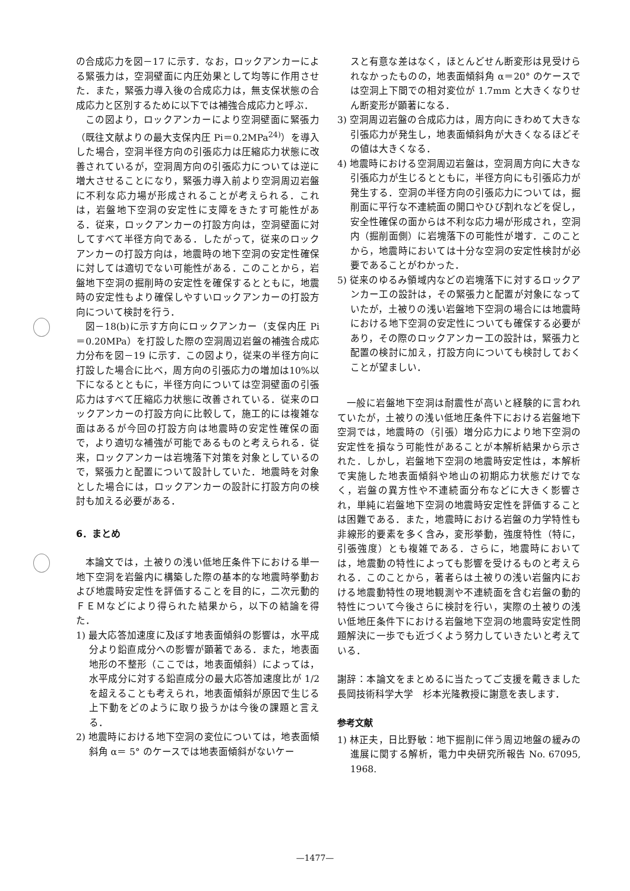の合成応力を図－17 に示す．なお，ロックアンカーによる緊張力は，空洞壁面に内圧効果として均等に作用させた．また，緊張力導入後の合成応力は，無支保状態の合成応力と区別するために以下では補強合成応力と呼ぶ．
この図より，ロックアンカーにより空洞壁面に緊張力（既往文献よりの最大支保内圧 Pi＝0.2MPa<sup>24)</sup>）を導入した場合，空洞半径方向の引張応力は圧縮応力状態に改善されているが，空洞周方向の引張応力については逆に増大させることになり，緊張力導入前より空洞周辺岩盤に不利な応力場が形成されることが考えられる．これは，岩盤地下空洞の安定性に支障をきたす可能性がある．従来，ロックアンカーの打設方向は，空洞壁面に対してすべて半径方向である．したがって，従来のロックアンカーの打設方向は，地震時の地下空洞の安定性確保に対しては適切でない可能性がある．このことから，岩盤地下空洞の掘削時の安定性を確保するとともに，地震時の安定性もより確保しやすいロックアンカーの打設方向について検討を行う．
図－18(b)に示す方向にロックアンカー（支保内圧 Pi＝0.20MPa）を打設した際の空洞周辺岩盤の補強合成応力分布を図－19 に示す．この図より，従来の半径方向に打設した場合に比べ，周方向の引張応力の増加は10%以下になるとともに，半径方向については空洞壁面の引張応力はすべて圧縮応力状態に改善されている．従来のロックアンカーの打設方向に比較して，施工的には複雑な面はあるが今回の打設方向は地震時の安定性確保の面で，より適切な補強が可能であるものと考えられる．従来，ロックアンカーは岩塊落下対策を対象としているので，緊張力と配置について設計していた．地震時を対象とした場合には，ロックアンカーの設計に打設方向の検討も加える必要がある．
6．まとめ
本論文では，土被りの浅い低地圧条件下における単一地下空洞を岩盤内に構築した際の基本的な地震時挙動および地震時安定性を評価することを目的に，二次元動的ＦＥＭなどにより得られた結果から，以下の結論を得た．
1) 最大応答加速度に及ぼす地表面傾斜の影響は，水平成分より鉛直成分への影響が顕著である．また，地表面地形の不整形（ここでは，地表面傾斜）によっては，水平成分に対する鉛直成分の最大応答加速度比が 1/2 を超えることも考えられ，地表面傾斜が原因で生じる上下動をどのように取り扱うかは今後の課題と言える．
2) 地震時における地下空洞の変位については，地表面傾斜角 α＝ 5° のケースでは地表面傾斜がないケー
スと有意な差はなく，ほとんどせん断変形は見受けられなかったものの，地表面傾斜角 α＝20° のケースでは空洞上下間での相対変位が 1.7mm と大きくなりせん断変形が顕著になる．
3) 空洞周辺岩盤の合成応力は，周方向にきわめて大きな引張応力が発生し，地表面傾斜角が大きくなるほどその値は大きくなる．
4) 地震時における空洞周辺岩盤は，空洞周方向に大きな引張応力が生じるとともに，半径方向にも引張応力が発生する．空洞の半径方向の引張応力については，掘削面に平行な不連続面の開口やひび割れなどを促し，安全性確保の面からは不利な応力場が形成され，空洞内（掘削面側）に岩塊落下の可能性が増す．このことから，地震時においては十分な空洞の安定性検討が必要であることがわかった．
5) 従来のゆるみ領域内などの岩塊落下に対するロックアンカー工の設計は，その緊張力と配置が対象になっていたが，土被りの浅い岩盤地下空洞の場合には地震時における地下空洞の安定性についても確保する必要があり，その際のロックアンカー工の設計は，緊張力と配置の検討に加え，打設方向についても検討しておくことが望ましい．
一般に岩盤地下空洞は耐震性が高いと経験的に言われていたが，土被りの浅い低地圧条件下における岩盤地下空洞では，地震時の（引張）増分応力により地下空洞の安定性を損なう可能性があることが本解析結果から示された．しかし，岩盤地下空洞の地震時安定性は，本解析で実施した地表面傾斜や地山の初期応力状態だけでなく，岩盤の異方性や不連続面分布などに大きく影響され，単純に岩盤地下空洞の地震時安定性を評価することは困難である．また，地震時における岩盤の力学特性も非線形的要素を多く含み，変形挙動，強度特性（特に，引張強度）とも複雑である．さらに，地震時においては，地震動の特性によっても影響を受けるものと考えられる．このことから，著者らは土被りの浅い岩盤内における地震動特性の現地観測や不連続面を含む岩盤の動的特性について今後さらに検討を行い，実際の土被りの浅い低地圧条件下における岩盤地下空洞の地震時安定性問題解決に一歩でも近づくよう努力していきたいと考えている．
謝辞：本論文をまとめるに当たってご支援を戴きました長岡技術科学大学　杉本光隆教授に謝意を表します．
参考文献
1) 林正夫，日比野敏：地下掘削に伴う周辺地盤の緩みの進展に関する解析，電力中央研究所報告 No. 67095, 1968.
—1477—